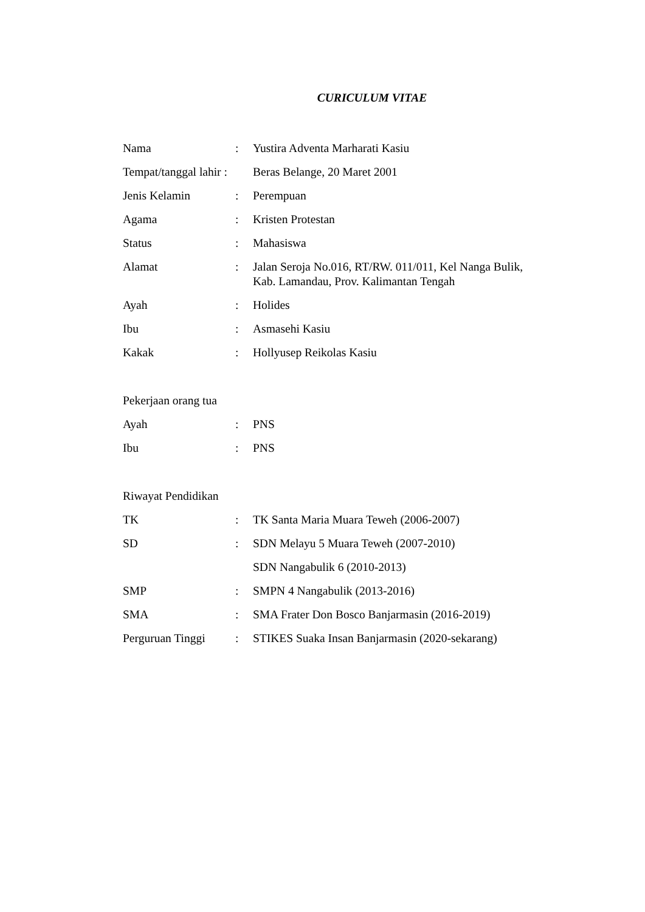CURICULUM VITAE
Nama : Yustira Adventa Marharati Kasiu
Tempat/tanggal lahir :
Beras Belange, 20 Maret 2001
Jenis Kelamin : Perempuan
Agama : Kristen Protestan
Status : Mahasiswa
Alamat : Jalan Seroja No.016, RT/RW. 011/011, Kel Nanga Bulik,
Kab. Lamandau, Prov. Kalimantan Tengah
Ayah : Holides
Ibu : Asmasehi Kasiu
Kakak : Hollyusep Reikolas Kasiu
Pekerjaan orang tua
Ayah : PNS
Ibu : PNS
Riwayat Pendidikan
TK : TK Santa Maria Muara Teweh (2006-2007)
SD : SDN Melayu 5 Muara Teweh (2007-2010)
SDN Nangabulik 6 (2010-2013)
SMP : SMPN 4 Nangabulik (2013-2016)
SMA : SMA Frater Don Bosco Banjarmasin (2016-2019)
Perguruan Tinggi
: STIKES Suaka Insan Banjarmasin (2020-sekarang)